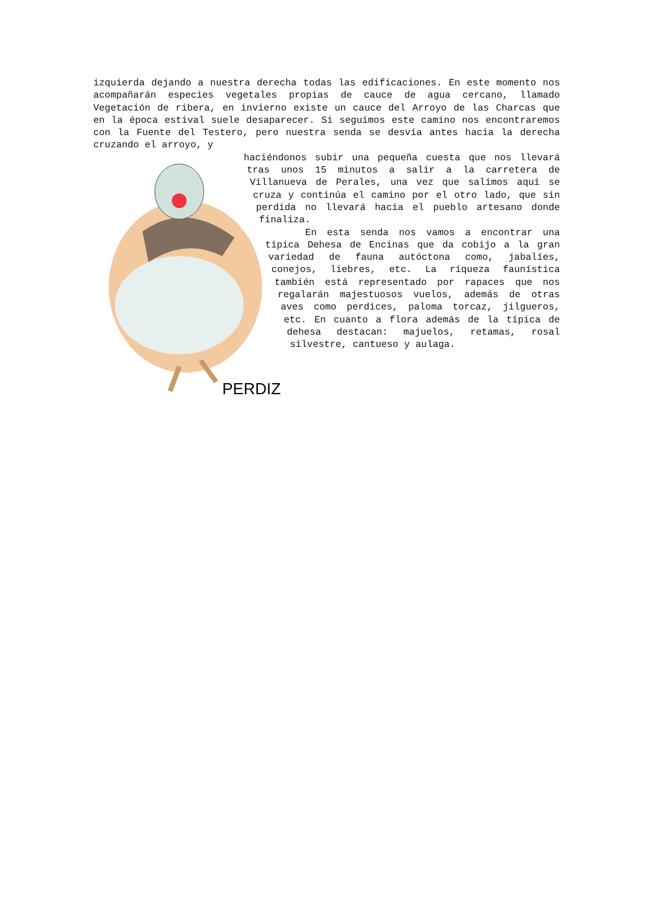izquierda dejando a nuestra derecha todas las edificaciones. En este momento nos acompañarán especies vegetales propias de cauce de agua cercano, llamado Vegetación de ribera, en invierno existe un cauce del Arroyo de las Charcas que en la época estival suele desaparecer. Si seguimos este camino nos encontraremos con la Fuente del Testero, pero nuestra senda se desvía antes hacia la derecha cruzando el arroyo, y
PERDIZ
haciéndonos subir una pequeña cuesta que nos llevará tras unos 15 minutos a salir a la carretera de Villanueva de Perales, una vez que salimos aquí se cruza y continúa el camino por el otro lado, que sin perdida no llevará hacia el pueblo artesano donde finaliza.
En esta senda nos vamos a encontrar una típica Dehesa de Encinas que da cobijo a la gran variedad de fauna autóctona como, jabalíes, conejos, liebres, etc. La riqueza faunística también está representado por rapaces que nos regalarán majestuosos vuelos, además de otras aves como perdices, paloma torcaz, jilgueros, etc. En cuanto a flora además de la típica de dehesa destacan: majuelos, retamas, rosal silvestre, cantueso y aulaga.